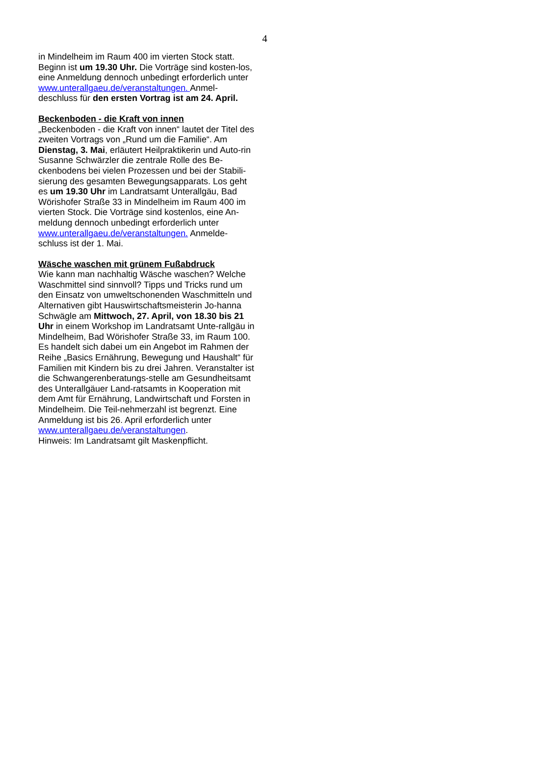4
in Mindelheim im Raum 400 im vierten Stock statt. Beginn ist um 19.30 Uhr. Die Vorträge sind kosten-los, eine Anmeldung dennoch unbedingt erforderlich unter www.unterallgaeu.de/veranstaltungen. Anmel-deschluss für den ersten Vortrag ist am 24. April.
Beckenboden - die Kraft von innen
„Beckenboden - die Kraft von innen“ lautet der Titel des zweiten Vortrags von „Rund um die Familie“. Am Dienstag, 3. Mai, erläutert Heilpraktikerin und Auto-rin Susanne Schwärzler die zentrale Rolle des Be-ckenbodens bei vielen Prozessen und bei der Stabili-sierung des gesamten Bewegungsapparats. Los geht es um 19.30 Uhr im Landratsamt Unterallgäu, Bad Wörishofer Straße 33 in Mindelheim im Raum 400 im vierten Stock. Die Vorträge sind kostenlos, eine An-meldung dennoch unbedingt erforderlich unter www.unterallgaeu.de/veranstaltungen. Anmelde-schluss ist der 1. Mai.
Wäsche waschen mit grünem Fußabdruck
Wie kann man nachhaltig Wäsche waschen? Welche Waschmittel sind sinnvoll? Tipps und Tricks rund um den Einsatz von umweltschonenden Waschmitteln und Alternativen gibt Hauswirtschaftsmeisterin Jo-hanna Schwägle am Mittwoch, 27. April, von 18.30 bis 21 Uhr in einem Workshop im Landratsamt Unte-rallgäu in Mindelheim, Bad Wörishofer Straße 33, im Raum 100. Es handelt sich dabei um ein Angebot im Rahmen der Reihe „Basics Ernährung, Bewegung und Haushalt“ für Familien mit Kindern bis zu drei Jahren. Veranstalter ist die Schwangerenberatungs-stelle am Gesundheitsamt des Unterallgäuer Land-ratsamts in Kooperation mit dem Amt für Ernährung, Landwirtschaft und Forsten in Mindelheim. Die Teil-nehmerzahl ist begrenzt. Eine Anmeldung ist bis 26. April erforderlich unter
www.unterallgaeu.de/veranstaltungen.
Hinweis: Im Landratsamt gilt Maskenpflicht.